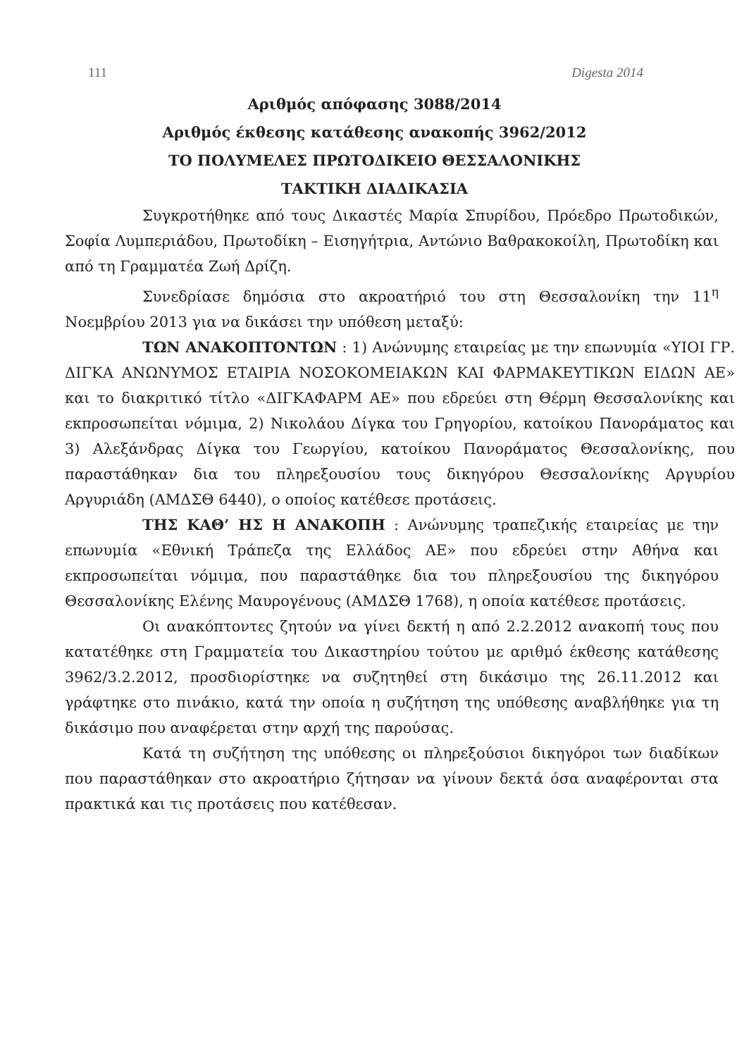111 Digesta 2014
Αριθμός απόφασης 3088/2014
Αριθμός έκθεσης κατάθεσης ανακοπής 3962/2012
ΤΟ ΠΟΛΥΜΕΛΕΣ ΠΡΩΤΟΔΙΚΕΙΟ ΘΕΣΣΑΛΟΝΙΚΗΣ
ΤΑΚΤΙΚΗ ΔΙΑΔΙΚΑΣΙΑ
Συγκροτήθηκε από τους Δικαστές Μαρία Σπυρίδου, Πρόεδρο Πρωτοδικών, Σοφία Λυμπεριάδου, Πρωτοδίκη – Εισηγήτρια, Αντώνιο Βαθρακοκοίλη, Πρωτοδίκη και από τη Γραμματέα Ζωή Δρίζη.
Συνεδρίασε δημόσια στο ακροατήριό του στη Θεσσαλονίκη την 11<sup>η</sup> Νοεμβρίου 2013 για να δικάσει την υπόθεση μεταξύ:
ΤΩΝ ΑΝΑΚΟΠΤΟΝΤΩΝ : 1) Ανώνυμης εταιρείας με την επωνυμία «ΥΙΟΙ ΓΡ. ΔΙΓΚΑ ΑΝΩΝΥΜΟΣ ΕΤΑΙΡΙΑ ΝΟΣΟΚΟΜΕΙΑΚΩΝ ΚΑΙ ΦΑΡΜΑΚΕΥΤΙΚΩΝ ΕΙΔΩΝ ΑΕ» και το διακριτικό τίτλο «ΔΙΓΚΑΦΑΡΜ ΑΕ» που εδρεύει στη Θέρμη Θεσσαλονίκης και εκπροσωπείται νόμιμα, 2) Νικολάου Δίγκα του Γρηγορίου, κατοίκου Πανοράματος και 3) Αλεξάνδρας Δίγκα του Γεωργίου, κατοίκου Πανοράματος Θεσσαλονίκης, που παραστάθηκαν δια του πληρεξουσίου τους δικηγόρου Θεσσαλονίκης Αργυρίου Αργυριάδη (ΑΜΔΣΘ 6440), ο οποίος κατέθεσε προτάσεις.
ΤΗΣ ΚΑΘ’ ΗΣ Η ΑΝΑΚΟΠΗ : Ανώνυμης τραπεζικής εταιρείας με την επωνυμία «Εθνική Τράπεζα της Ελλάδος ΑΕ» που εδρεύει στην Αθήνα και εκπροσωπείται νόμιμα, που παραστάθηκε δια του πληρεξουσίου της δικηγόρου Θεσσαλονίκης Ελένης Μαυρογένους (ΑΜΔΣΘ 1768), η οποία κατέθεσε προτάσεις.
Οι ανακόπτοντες ζητούν να γίνει δεκτή η από 2.2.2012 ανακοπή τους που κατατέθηκε στη Γραμματεία του Δικαστηρίου τούτου με αριθμό έκθεσης κατάθεσης 3962/3.2.2012, προσδιορίστηκε να συζητηθεί στη δικάσιμο της 26.11.2012 και γράφτηκε στο πινάκιο, κατά την οποία η συζήτηση της υπόθεσης αναβλήθηκε για τη δικάσιμο που αναφέρεται στην αρχή της παρούσας.
Κατά τη συζήτηση της υπόθεσης οι πληρεξούσιοι δικηγόροι των διαδίκων που παραστάθηκαν στο ακροατήριο ζήτησαν να γίνουν δεκτά όσα αναφέρονται στα πρακτικά και τις προτάσεις που κατέθεσαν.